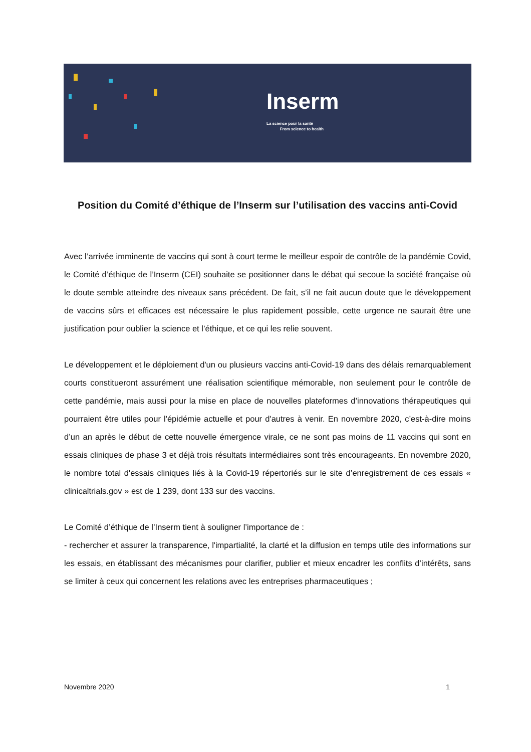Inserm
La science pour la santé
From science to health
Position du Comité d’éthique de l’Inserm sur l’utilisation des vaccins anti-Covid
Avec l’arrivée imminente de vaccins qui sont à court terme le meilleur espoir de contrôle de la pandémie Covid, le Comité d’éthique de l’Inserm (CEI) souhaite se positionner dans le débat qui secoue la société française où le doute semble atteindre des niveaux sans précédent. De fait, s’il ne fait aucun doute que le développement de vaccins sûrs et efficaces est nécessaire le plus rapidement possible, cette urgence ne saurait être une justification pour oublier la science et l’éthique, et ce qui les relie souvent.
Le développement et le déploiement d'un ou plusieurs vaccins anti-Covid-19 dans des délais remarquablement courts constitueront assurément une réalisation scientifique mémorable, non seulement pour le contrôle de cette pandémie, mais aussi pour la mise en place de nouvelles plateformes d’innovations thérapeutiques qui pourraient être utiles pour l'épidémie actuelle et pour d'autres à venir. En novembre 2020, c’est-à-dire moins d’un an après le début de cette nouvelle émergence virale, ce ne sont pas moins de 11 vaccins qui sont en essais cliniques de phase 3 et déjà trois résultats intermédiaires sont très encourageants. En novembre 2020, le nombre total d'essais cliniques liés à la Covid-19 répertoriés sur le site d’enregistrement de ces essais « clinicaltrials.gov » est de 1 239, dont 133 sur des vaccins.
Le Comité d’éthique de l’Inserm tient à souligner l’importance de :
- rechercher et assurer la transparence, l'impartialité, la clarté et la diffusion en temps utile des informations sur les essais, en établissant des mécanismes pour clarifier, publier et mieux encadrer les conflits d’intérêts, sans se limiter à ceux qui concernent les relations avec les entreprises pharmaceutiques ;
Novembre 2020 1